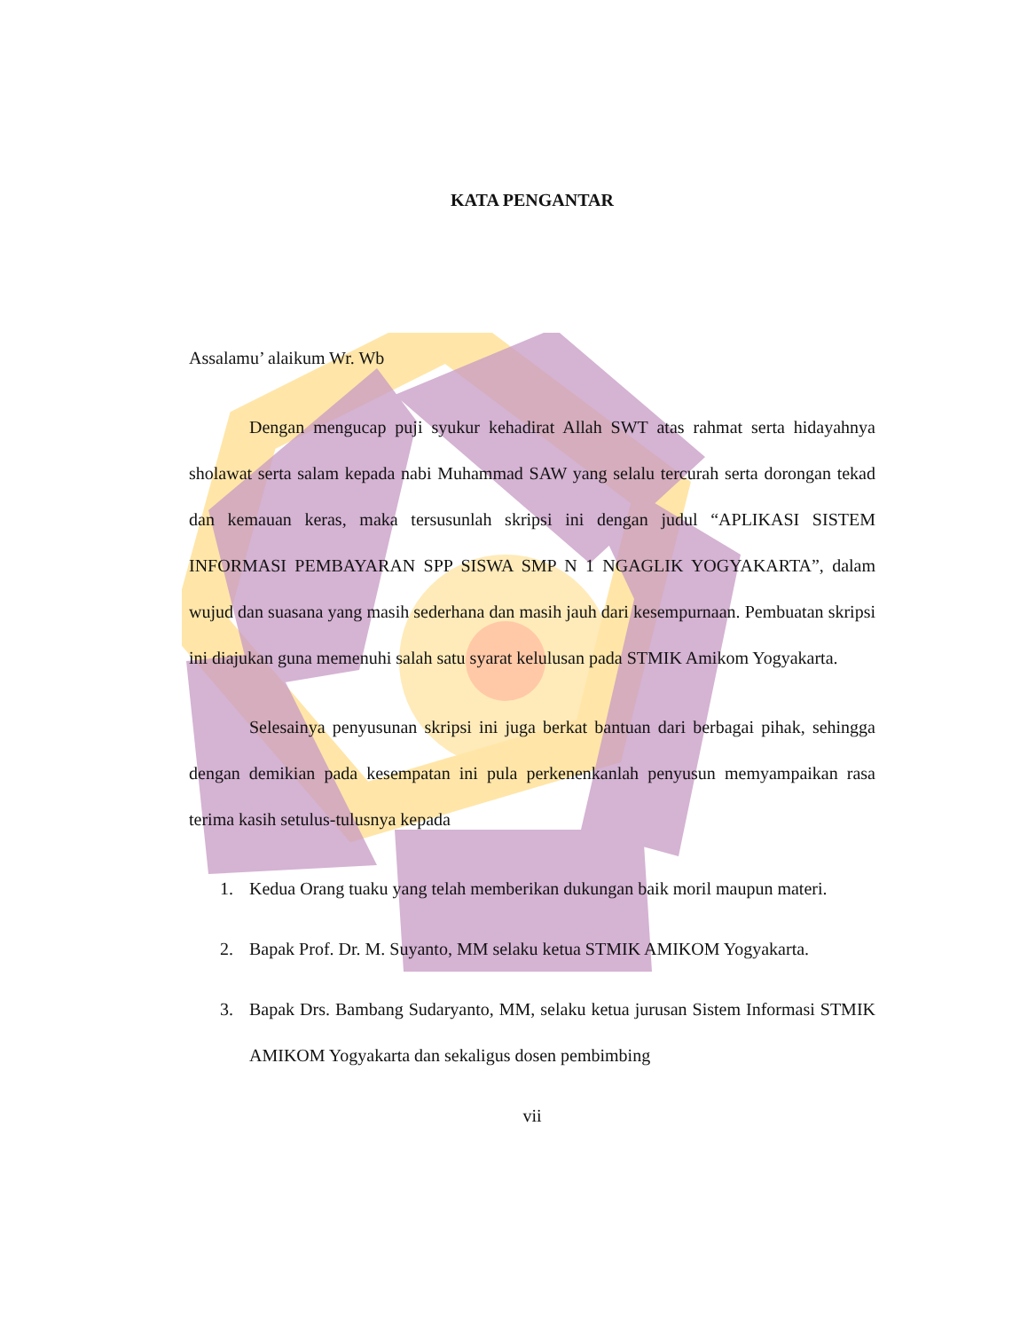KATA PENGANTAR
Assalamu’ alaikum Wr. Wb
Dengan mengucap puji syukur kehadirat Allah SWT atas rahmat serta hidayahnya sholawat serta salam kepada nabi Muhammad SAW yang selalu tercurah serta dorongan tekad dan kemauan keras, maka tersusunlah skripsi ini dengan judul “APLIKASI SISTEM INFORMASI PEMBAYARAN SPP SISWA SMP N 1 NGAGLIK YOGYAKARTA”, dalam wujud dan suasana yang masih sederhana dan masih jauh dari kesempurnaan. Pembuatan skripsi ini diajukan guna memenuhi salah satu syarat kelulusan pada STMIK Amikom Yogyakarta.
Selesainya penyusunan skripsi ini juga berkat bantuan dari berbagai pihak, sehingga dengan demikian pada kesempatan ini pula perkenenkanlah penyusun memyampaikan rasa terima kasih setulus-tulusnya kepada
1. Kedua Orang tuaku yang telah memberikan dukungan baik moril maupun materi.
2. Bapak Prof. Dr. M. Suyanto, MM selaku ketua STMIK AMIKOM Yogyakarta.
3. Bapak Drs. Bambang Sudaryanto, MM, selaku ketua jurusan Sistem Informasi STMIK AMIKOM Yogyakarta dan sekaligus dosen pembimbing
vii